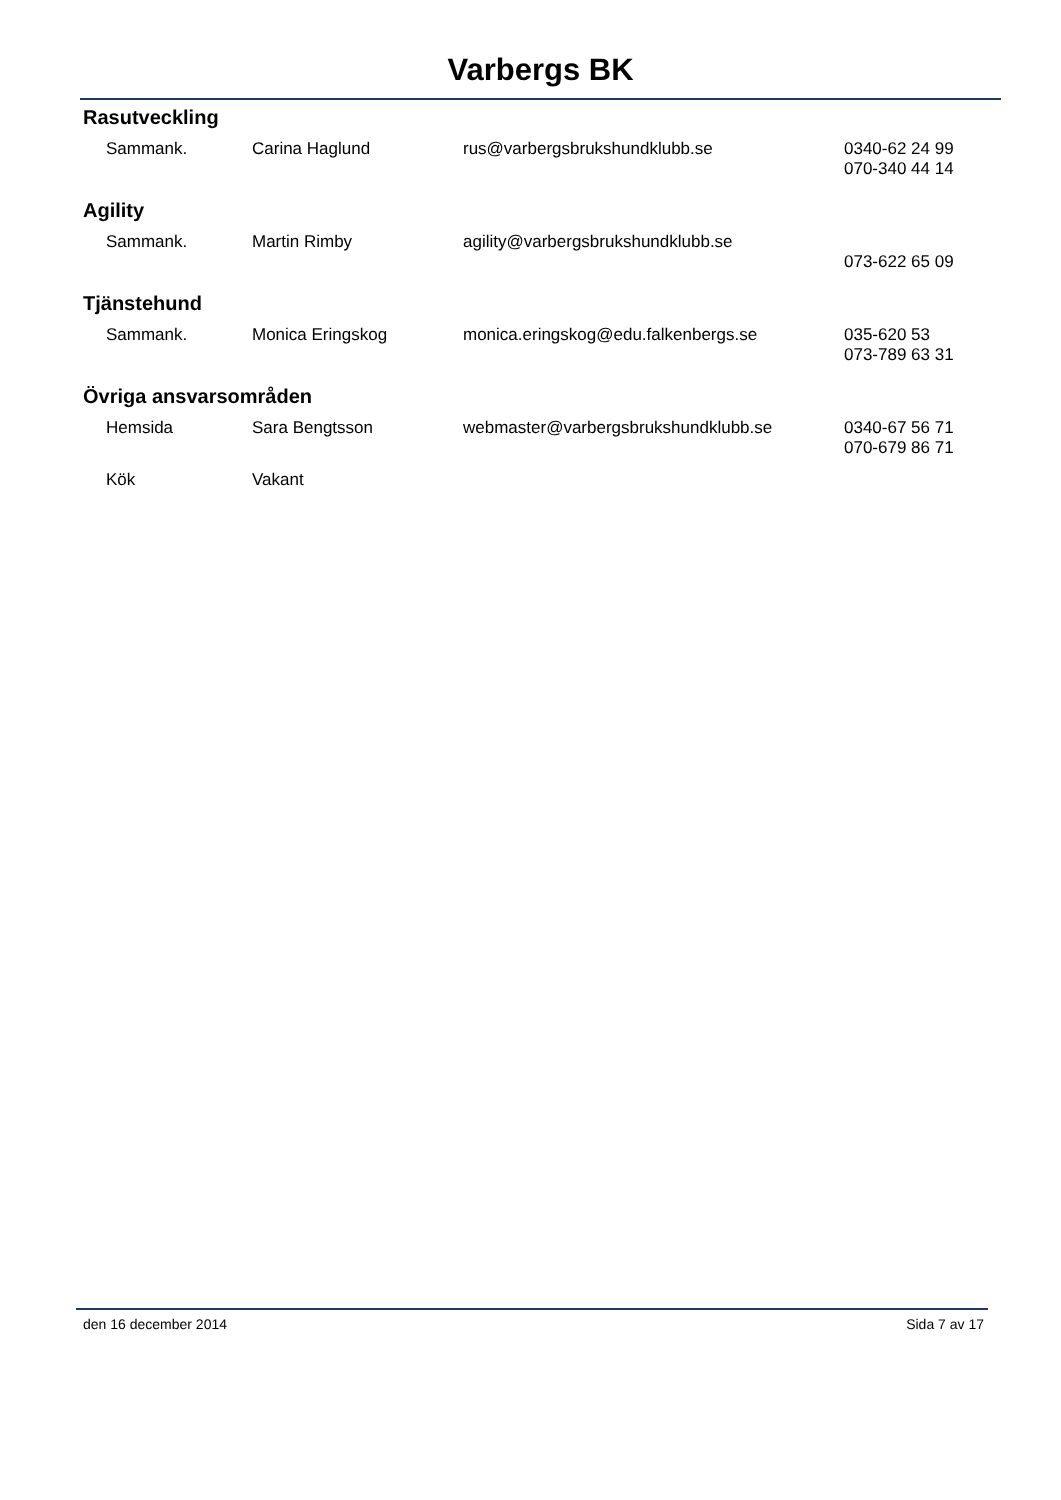Varbergs BK
Rasutveckling
| Sammank. | Carina Haglund | rus@varbergsbrukshundklubb.se | 0340-62 24 99 070-340 44 14 |
Agility
| Sammank. | Martin Rimby | agility@varbergsbrukshundklubb.se | 073-622 65 09 |
Tjänstehund
| Sammank. | Monica Eringskog | monica.eringskog@edu.falkenbergs.se | 035-620 53 073-789 63 31 |
Övriga ansvarsområden
| Hemsida | Sara Bengtsson | webmaster@varbergsbrukshundklubb.se | 0340-67 56 71 070-679 86 71 |
| Kök | Vakant | | |
den 16 december 2014 Sida 7 av 17